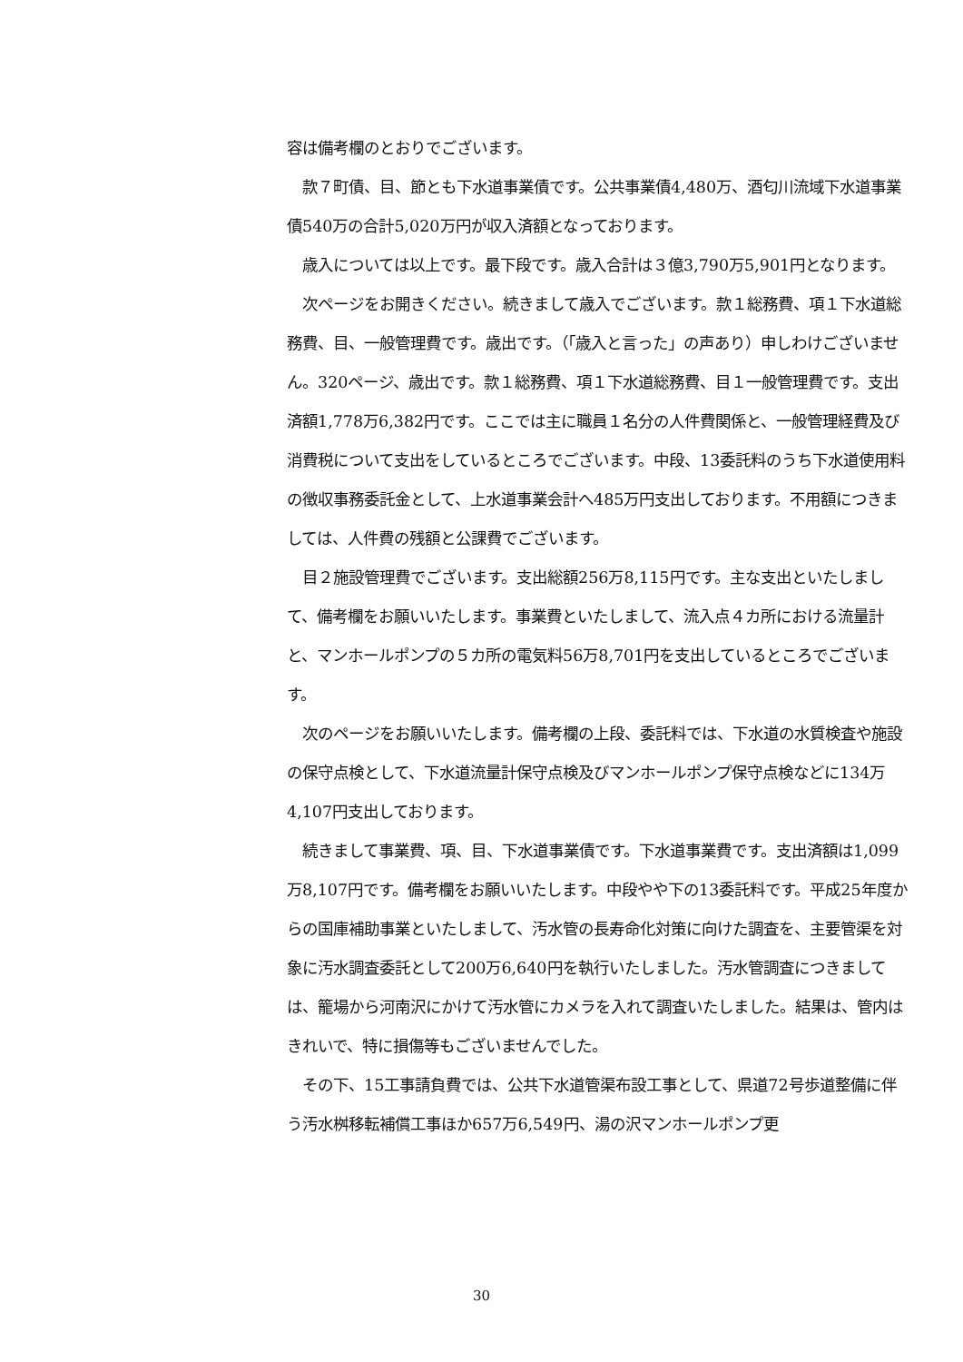容は備考欄のとおりでございます。
　款７町債、目、節とも下水道事業債です。公共事業債4,480万、酒匂川流域下水道事業債540万の合計5,020万円が収入済額となっております。
　歳入については以上です。最下段です。歳入合計は３億3,790万5,901円となります。
　次ページをお開きください。続きまして歳入でございます。款１総務費、項１下水道総務費、目、一般管理費です。歳出です。（「歳入と言った」の声あり）申しわけございません。320ページ、歳出です。款１総務費、項１下水道総務費、目１一般管理費です。支出済額1,778万6,382円です。ここでは主に職員１名分の人件費関係と、一般管理経費及び消費税について支出をしているところでございます。中段、13委託料のうち下水道使用料の徴収事務委託金として、上水道事業会計へ485万円支出しております。不用額につきましては、人件費の残額と公課費でございます。
　目２施設管理費でございます。支出総額256万8,115円です。主な支出といたしまして、備考欄をお願いいたします。事業費といたしまして、流入点４カ所における流量計と、マンホールポンプの５カ所の電気料56万8,701円を支出しているところでございます。
　次のページをお願いいたします。備考欄の上段、委託料では、下水道の水質検査や施設の保守点検として、下水道流量計保守点検及びマンホールポンプ保守点検などに134万4,107円支出しております。
　続きまして事業費、項、目、下水道事業債です。下水道事業費です。支出済額は1,099万8,107円です。備考欄をお願いいたします。中段やや下の13委託料です。平成25年度からの国庫補助事業といたしまして、汚水管の長寿命化対策に向けた調査を、主要管渠を対象に汚水調査委託として200万6,640円を執行いたしました。汚水管調査につきましては、籠場から河南沢にかけて汚水管にカメラを入れて調査いたしました。結果は、管内はきれいで、特に損傷等もございませんでした。
　その下、15工事請負費では、公共下水道管渠布設工事として、県道72号歩道整備に伴う汚水桝移転補償工事ほか657万6,549円、湯の沢マンホールポンプ更
30